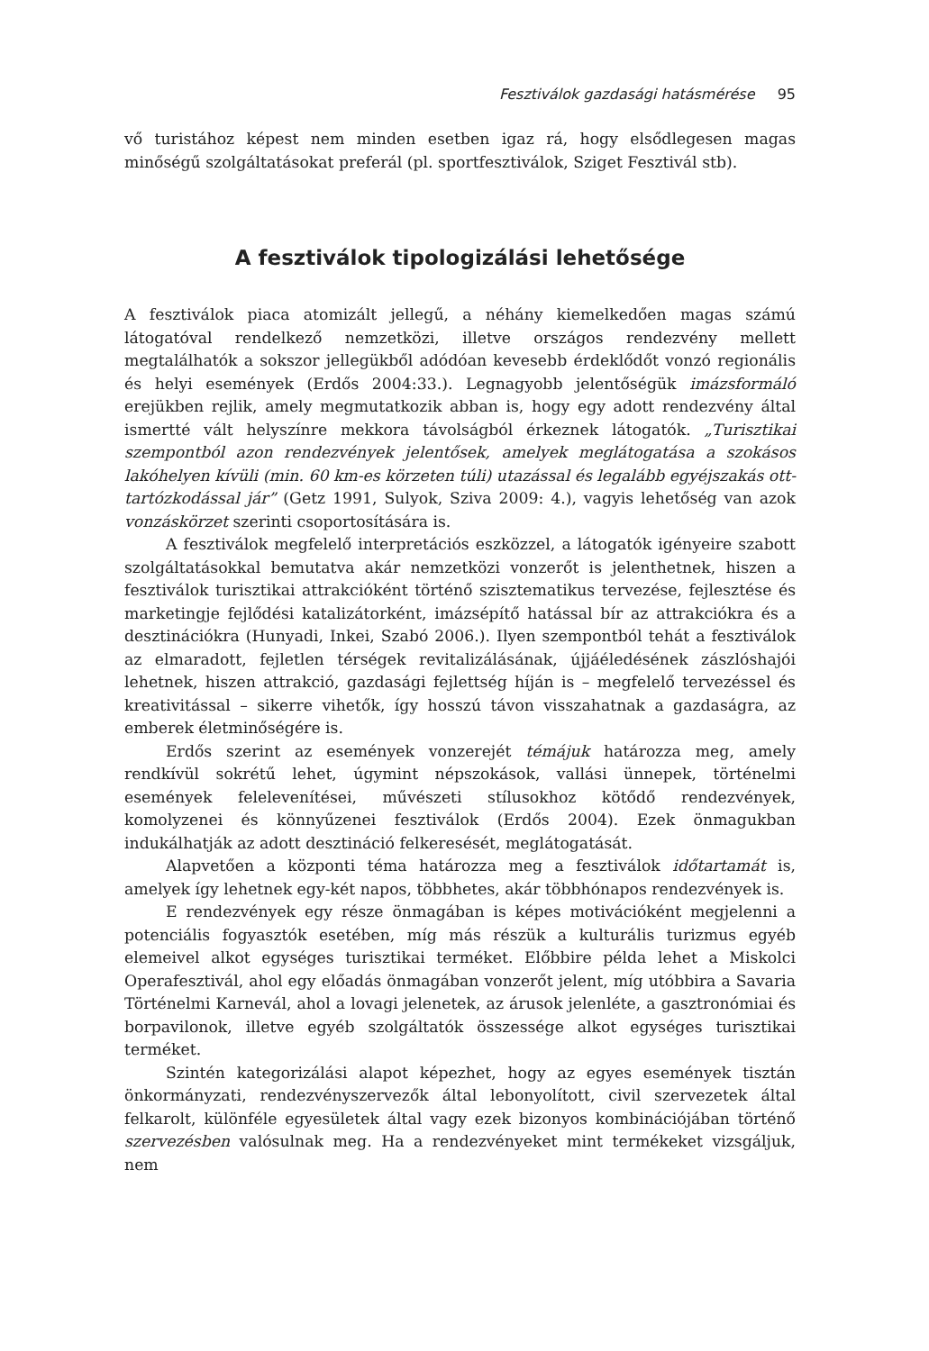Fesztiválok gazdasági hatásmérése 95
vő turistához képest nem minden esetben igaz rá, hogy elsődlegesen magas minőségű szolgáltatásokat preferál (pl. sportfesztiválok, Sziget Fesztivál stb).
A fesztiválok tipologizálási lehetősége
A fesztiválok piaca atomizált jellegű, a néhány kiemelkedően magas számú látogatóval rendelkező nemzetközi, illetve országos rendezvény mellett megtalálhatók a sokszor jellegükből adódóan kevesebb érdeklődőt vonzó regionális és helyi események (Erdős 2004:33.). Legnagyobb jelentőségük imázsformáló erejükben rejlik, amely megmutatkozik abban is, hogy egy adott rendezvény által ismertté vált helyszínre mekkora távolságból érkeznek látogatók. „Turisztikai szempontból azon rendezvények jelentősek, amelyek meglátogatása a szokásos lakóhelyen kívüli (min. 60 km-es körzeten túli) utazással és legalább egyéjszakás ott-tartózkodással jár” (Getz 1991, Sulyok, Sziva 2009: 4.), vagyis lehetőség van azok vonzáskörzet szerinti csoportosítására is.
A fesztiválok megfelelő interpretációs eszközzel, a látogatók igényeire szabott szolgáltatásokkal bemutatva akár nemzetközi vonzerőt is jelenthetnek, hiszen a fesztiválok turisztikai attrakcióként történő szisztematikus tervezése, fejlesztése és marketingje fejlődési katalizátorként, imázsépítő hatással bír az attrakciókra és a desztinációkra (Hunyadi, Inkei, Szabó 2006.). Ilyen szempontból tehát a fesztiválok az elmaradott, fejletlen térségek revitalizálásának, újjáéledésének zászlóshajói lehetnek, hiszen attrakció, gazdasági fejlettség híján is – megfelelő tervezéssel és kreativitással – sikerre vihetők, így hosszú távon visszahatnak a gazdaságra, az emberek életminőségére is.
Erdős szerint az események vonzerejét témájuk határozza meg, amely rendkívül sokrétű lehet, úgymint népszokások, vallási ünnepek, történelmi események felelevenítései, művészeti stílusokhoz kötődő rendezvények, komolyzenei és könnyűzenei fesztiválok (Erdős 2004). Ezek önmagukban indukálhatják az adott desztináció felkeresését, meglátogatását.
Alapvetően a központi téma határozza meg a fesztiválok időtartamát is, amelyek így lehetnek egy-két napos, többhetes, akár többhónapos rendezvények is.
E rendezvények egy része önmagában is képes motivációként megjelenni a potenciális fogyasztók esetében, míg más részük a kulturális turizmus egyéb elemeivel alkot egységes turisztikai terméket. Előbbire példa lehet a Miskolci Operafesztivál, ahol egy előadás önmagában vonzerőt jelent, míg utóbbira a Savaria Történelmi Karnevál, ahol a lovagi jelenetek, az árusok jelenléte, a gasztronómiai és borpavilonok, illetve egyéb szolgáltatók összessége alkot egységes turisztikai terméket.
Szintén kategorizálási alapot képezhet, hogy az egyes események tisztán önkormányzati, rendezvényszervezők által lebonyolított, civil szervezetek által felkarolt, különféle egyesületek által vagy ezek bizonyos kombinációjában történő szervezésben valósulnak meg. Ha a rendezvényeket mint termékeket vizsgáljuk, nem